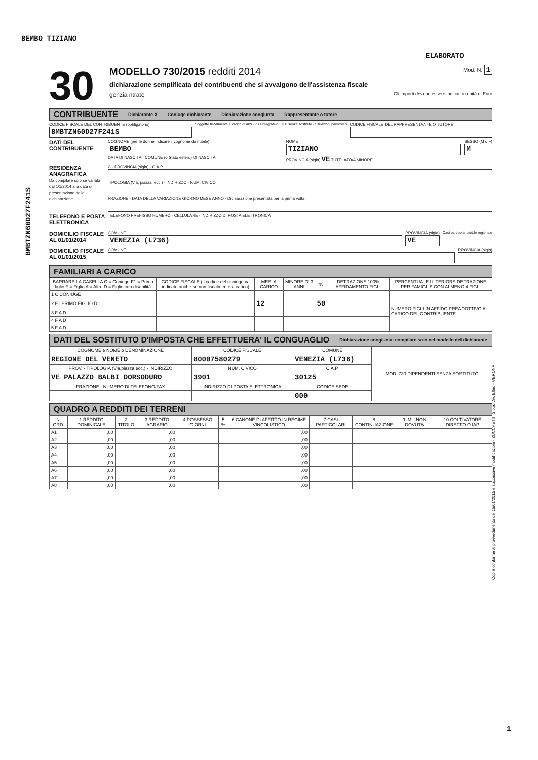BEMBO TIZIANO
ELABORATO
BMBTZN60D27F241S
Copia conforme al provvedimento del 15/01/2015 e successive modificazioni - ZUCCHETTI S.p.a. Div. Effeq - VERONA
30
MODELLO 730/2015 redditi 2014 Mod. N. 1
dichiarazione semplificata dei contribuenti che si avvalgono dell'assistenza fiscale
genzia ntrate Gli importi devono essere indicati in unità di Euro
CONTRIBUENTE Dichiarante X Coniuge dichiarante Dichiarazione congiunta Rappresentante o tutore
CODICE FISCALE DEL CONTRIBUENTE (obbligatorio)
BMBTZN60D27F241S
Soggetto fiscalmente a carico di altri · 730 integrativo · 730 senza sostituto · Situazioni particolari
CODICE FISCALE DEL RAPPRESENTANTE O TUTORE
DATI DEL CONTRIBUENTE
COGNOME (per le donne indicare il cognome da nubile)
BEMBO
DATA DI NASCITA · COMUNE (o Stato estero) DI NASCITA
NOME
TIZIANO
PROVINCIA (sigla) VE TUTELATO/A MINORE
SESSO (M o F)
M
RESIDENZA ANAGRAFICA
Da compilare solo se variata dal 1/1/2014 alla data di presentazione della dichiarazione
C · PROVINCIA (sigla) · C.A.P.
TIPOLOGIA (Via, piazza, ecc.) · INDIRIZZO · NUM. CIVICO
FRAZIONE · DATA DELLA VARIAZIONE GIORNO MESE ANNO · Dichiarazione presentata per la prima volta
TELEFONO E POSTA ELETTRONICA
TELEFONO PREFISSO NUMERO · CELLULARE · INDIRIZZO DI POSTA ELETTRONICA
DOMICILIO FISCALE AL 01/01/2014
COMUNE
VENEZIA (L736)
PROVINCIA (sigla)
VE
Casi particolari add.le regionale
DOMICILIO FISCALE AL 01/01/2015
COMUNE PROVINCIA (sigla)
FAMILIARI A CARICO
| BARRARE LA CASELLA C = Coniuge F1 = Primo figlio F = Figlio A = Altro D = Figlio con disabilità | CODICE FISCALE (Il codice del coniuge va indicato anche se non fiscalmente a carico) | MESI A CARICO | MINORE DI 3 ANNI | % | DETRAZIONE 100% AFFIDAMENTO FIGLI | PERCENTUALE ULTERIORE DETRAZIONE PER FAMIGLIE CON ALMENO 4 FIGLI |
| --- | --- | --- | --- | --- | --- | --- |
| 1 C CONIUGE | | | | | | NUMERO FIGLI IN AFFIDO PREADOTTIVO A CARICO DEL CONTRIBUENTE |
| 2 F1 PRIMO FIGLIO D | | 12 | | 50 | | |
| 3 F A D | | | | | | |
| 4 F A D | | | | | | |
| 5 F A D | | | | | | |
DATI DEL SOSTITUTO D'IMPOSTA CHE EFFETTUERA' IL CONGUAGLIO Dichiarazione congiunta: compilare solo nel modello del dichiarante
| COGNOME e NOME o DENOMINAZIONE | CODICE FISCALE | COMUNE | MOD. 730 DIPENDENTI SENZA SOSTITUTO |
| --- | --- | --- | --- |
| REGIONE DEL VENETO | 80007580279 | VENEZIA (L736) | |
| PROV. · TIPOLOGIA (Via,piazza,ecc.) · INDIRIZZO | NUM. CIVICO | C.A.P. | |
| VE PALAZZO BALBI DORSODURO | 3901 | 30125 | |
| FRAZIONE · NUMERO DI TELEFONO/FAX | INDIRIZZO DI POSTA ELETTRONICA | CODICE SEDE | |
| | | 000 | |
QUADRO A REDDITI DEI TERRENI
| N. ORD. | 1 REDDITO DOMINICALE | 2 TITOLO | 3 REDDITO AGRARIO | 4 POSSESSO GIORNI | 5 % | 6 CANONE DI AFFITTO IN REGIME VINCOLISTICO | 7 CASI PARTICOLARI | 8 CONTINUAZIONE | 9 IMU NON DOVUTA | 10 COLTIVATORE DIRETTO O IAP |
| --- | --- | --- | --- | --- | --- | --- | --- | --- | --- | --- |
| A1 | ,00 | | ,00 | | | ,00 | | | | |
| A2 | ,00 | | ,00 | | | ,00 | | | | |
| A3 | ,00 | | ,00 | | | ,00 | | | | |
| A4 | ,00 | | ,00 | | | ,00 | | | | |
| A5 | ,00 | | ,00 | | | ,00 | | | | |
| A6 | ,00 | | ,00 | | | ,00 | | | | |
| A7 | ,00 | | ,00 | | | ,00 | | | | |
| A8 | ,00 | | ,00 | | | ,00 | | | | |
1